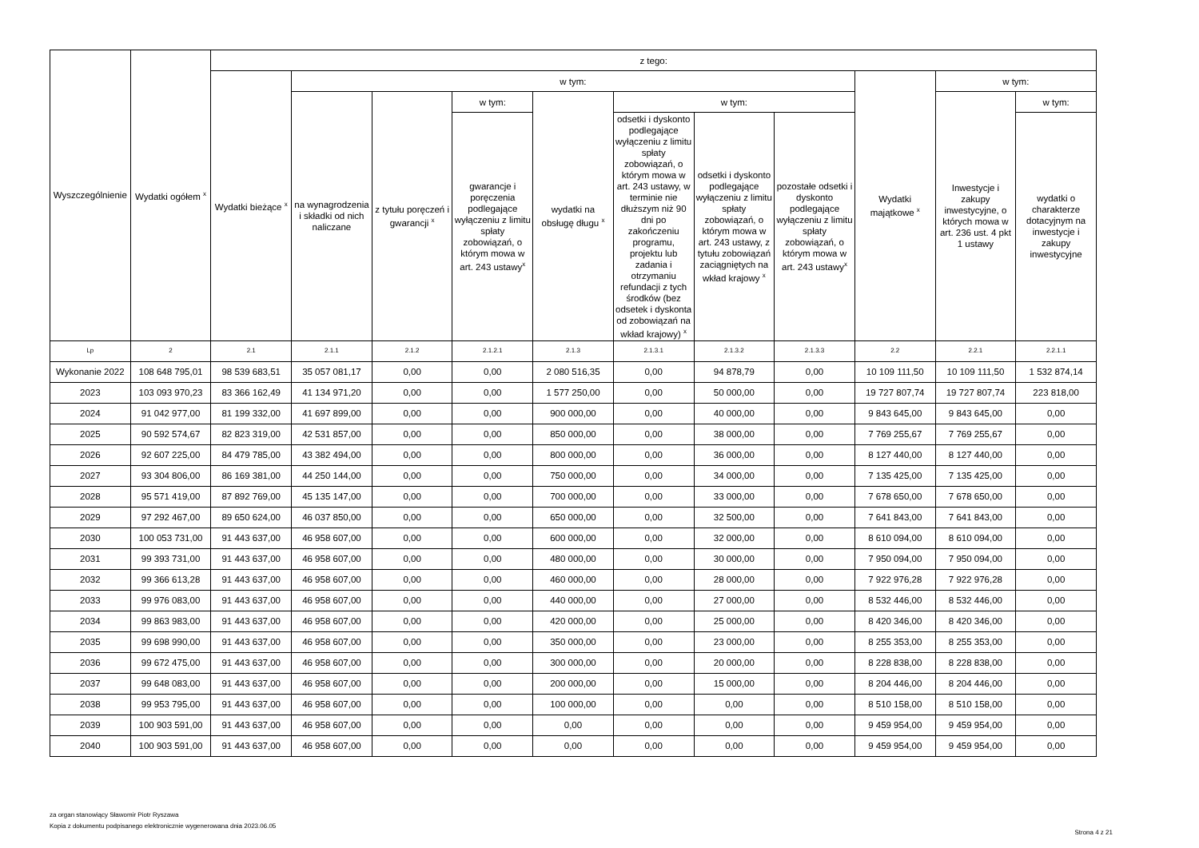| Wyszczególnienie | Wydatki ogółem <sup>x</sup> | z tego: | | | | | | | | | | |
| --- | --- | --- | --- | --- | --- | --- | --- | --- | --- | --- | --- | --- |
| | | Wydatki bieżące <sup>x</sup> | w tym: | | | | | | | Wydatki majątkowe <sup>x</sup> | w tym: | |
| | | | na wynagrodzenia i składki od nich naliczane | z tytułu poręczeń i gwarancji <sup>x</sup> | w tym: | wydatki na obsługę długu <sup>x</sup> | w tym: | | | | Inwestycje i zakupy inwestycyjne, o których mowa w art. 236 ust. 4 pkt 1 ustawy | w tym: |
| | | | | | gwarancje i poręczenia podlegające wyłączeniu z limitu spłaty zobowiązań, o którym mowa w art. 243 ustawy<sup>x</sup> | | odsetki i dyskonto podlegające wyłączeniu z limitu spłaty zobowiązań, o którym mowa w art. 243 ustawy, w terminie nie dłuższym niż 90 dni po zakończeniu programu, projektu lub zadania i otrzymaniu refundacji z tych środków (bez odsetek i dyskonta od zobowiązań na wkład krajowy) <sup>x</sup> | odsetki i dyskonto podlegające wyłączeniu z limitu spłaty zobowiązań, o którym mowa w art. 243 ustawy, z tytułu zobowiązań zaciągniętych na wkład krajowy <sup>x</sup> | pozostałe odsetki i dyskonto podlegające wyłączeniu z limitu spłaty zobowiązań, o którym mowa w art. 243 ustawy<sup>x</sup> | | | wydatki o charakterze dotacyjnym na inwestycje i zakupy inwestycyjne |
| Lp | 2 | 2.1 | 2.1.1 | 2.1.2 | 2.1.2.1 | 2.1.3 | 2.1.3.1 | 2.1.3.2 | 2.1.3.3 | 2.2 | 2.2.1 | 2.2.1.1 |
| Wykonanie 2022 | 108 648 795,01 | 98 539 683,51 | 35 057 081,17 | 0,00 | 0,00 | 2 080 516,35 | 0,00 | 94 878,79 | 0,00 | 10 109 111,50 | 10 109 111,50 | 1 532 874,14 |
| 2023 | 103 093 970,23 | 83 366 162,49 | 41 134 971,20 | 0,00 | 0,00 | 1 577 250,00 | 0,00 | 50 000,00 | 0,00 | 19 727 807,74 | 19 727 807,74 | 223 818,00 |
| 2024 | 91 042 977,00 | 81 199 332,00 | 41 697 899,00 | 0,00 | 0,00 | 900 000,00 | 0,00 | 40 000,00 | 0,00 | 9 843 645,00 | 9 843 645,00 | 0,00 |
| 2025 | 90 592 574,67 | 82 823 319,00 | 42 531 857,00 | 0,00 | 0,00 | 850 000,00 | 0,00 | 38 000,00 | 0,00 | 7 769 255,67 | 7 769 255,67 | 0,00 |
| 2026 | 92 607 225,00 | 84 479 785,00 | 43 382 494,00 | 0,00 | 0,00 | 800 000,00 | 0,00 | 36 000,00 | 0,00 | 8 127 440,00 | 8 127 440,00 | 0,00 |
| 2027 | 93 304 806,00 | 86 169 381,00 | 44 250 144,00 | 0,00 | 0,00 | 750 000,00 | 0,00 | 34 000,00 | 0,00 | 7 135 425,00 | 7 135 425,00 | 0,00 |
| 2028 | 95 571 419,00 | 87 892 769,00 | 45 135 147,00 | 0,00 | 0,00 | 700 000,00 | 0,00 | 33 000,00 | 0,00 | 7 678 650,00 | 7 678 650,00 | 0,00 |
| 2029 | 97 292 467,00 | 89 650 624,00 | 46 037 850,00 | 0,00 | 0,00 | 650 000,00 | 0,00 | 32 500,00 | 0,00 | 7 641 843,00 | 7 641 843,00 | 0,00 |
| 2030 | 100 053 731,00 | 91 443 637,00 | 46 958 607,00 | 0,00 | 0,00 | 600 000,00 | 0,00 | 32 000,00 | 0,00 | 8 610 094,00 | 8 610 094,00 | 0,00 |
| 2031 | 99 393 731,00 | 91 443 637,00 | 46 958 607,00 | 0,00 | 0,00 | 480 000,00 | 0,00 | 30 000,00 | 0,00 | 7 950 094,00 | 7 950 094,00 | 0,00 |
| 2032 | 99 366 613,28 | 91 443 637,00 | 46 958 607,00 | 0,00 | 0,00 | 460 000,00 | 0,00 | 28 000,00 | 0,00 | 7 922 976,28 | 7 922 976,28 | 0,00 |
| 2033 | 99 976 083,00 | 91 443 637,00 | 46 958 607,00 | 0,00 | 0,00 | 440 000,00 | 0,00 | 27 000,00 | 0,00 | 8 532 446,00 | 8 532 446,00 | 0,00 |
| 2034 | 99 863 983,00 | 91 443 637,00 | 46 958 607,00 | 0,00 | 0,00 | 420 000,00 | 0,00 | 25 000,00 | 0,00 | 8 420 346,00 | 8 420 346,00 | 0,00 |
| 2035 | 99 698 990,00 | 91 443 637,00 | 46 958 607,00 | 0,00 | 0,00 | 350 000,00 | 0,00 | 23 000,00 | 0,00 | 8 255 353,00 | 8 255 353,00 | 0,00 |
| 2036 | 99 672 475,00 | 91 443 637,00 | 46 958 607,00 | 0,00 | 0,00 | 300 000,00 | 0,00 | 20 000,00 | 0,00 | 8 228 838,00 | 8 228 838,00 | 0,00 |
| 2037 | 99 648 083,00 | 91 443 637,00 | 46 958 607,00 | 0,00 | 0,00 | 200 000,00 | 0,00 | 15 000,00 | 0,00 | 8 204 446,00 | 8 204 446,00 | 0,00 |
| 2038 | 99 953 795,00 | 91 443 637,00 | 46 958 607,00 | 0,00 | 0,00 | 100 000,00 | 0,00 | 0,00 | 0,00 | 8 510 158,00 | 8 510 158,00 | 0,00 |
| 2039 | 100 903 591,00 | 91 443 637,00 | 46 958 607,00 | 0,00 | 0,00 | 0,00 | 0,00 | 0,00 | 0,00 | 9 459 954,00 | 9 459 954,00 | 0,00 |
| 2040 | 100 903 591,00 | 91 443 637,00 | 46 958 607,00 | 0,00 | 0,00 | 0,00 | 0,00 | 0,00 | 0,00 | 9 459 954,00 | 9 459 954,00 | 0,00 |
za organ stanowiący Sławomir Piotr Ryszawa
Kopia z dokumentu podpisanego elektronicznie wygenerowana dnia 2023.06.05
Strona 4 z 21